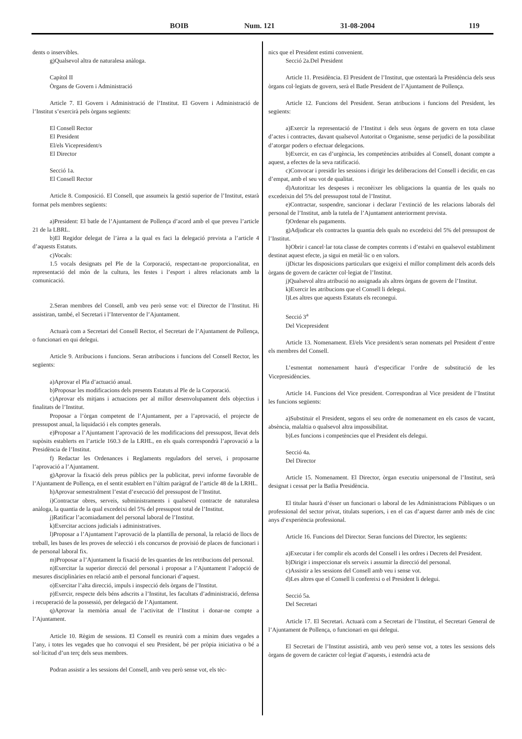BOIB Num. 121 31-08-2004 119
dents o inservibles.
g)Qualsevol altra de naturalesa anàloga.
Capítol II
Òrgans de Govern i Administració
Article 7. El Govern i Administració de l’Institut. El Govern i Administració de l’Institut s’exercirà pels òrgans següents:
El Consell Rector
El President
El/els Vicepresident/s
El Director
Secció 1a.
El Consell Rector
Article 8. Composició. El Consell, que assumeix la gestió superior de l’Institut, estarà format pels membres següents:
a)President: El batle de l’Ajuntament de Pollença d’acord amb el que preveu l’article 21 de la LBRL.
b)El Regidor delegat de l’àrea a la qual es faci la delegació prevista a l’article 4 d’aquests Estatuts.
c)Vocals:
1.5 vocals designats pel Ple de la Corporació, respectant-ne proporcionalitat, en representació del món de la cultura, les festes i l’esport i altres relacionats amb la comunicació.
2.Seran membres del Consell, amb veu però sense vot: el Director de l’Institut. Hi assistiran, també, el Secretari i l’Interventor de l’Ajuntament.
Actuarà com a Secretari del Consell Rector, el Secretari de l’Ajuntament de Pollença, o funcionari en qui delegui.
Article 9. Atribucions i funcions. Seran atribucions i funcions del Consell Rector, les següents:
a)Aprovar el Pla d’actuació anual.
b)Proposar les modificacions dels presents Estatuts al Ple de la Corporació.
c)Aprovar els mitjans i actuacions per al millor desenvolupament dels objectius i finalitats de l’Institut.
Proposar a l’òrgan competent de l’Ajuntament, per a l’aprovació, el projecte de pressupost anual, la liquidació i els comptes generals.
e)Proposar a l’Ajuntament l’aprovació de les modificacions del pressupost, llevat dels supòsits establerts en l’article 160.3 de la LRHL, en els quals correspondrà l’aprovació a la Presidència de l’Institut.
f) Redactar les Ordenances i Reglaments reguladors del servei, i proposarne l’aprovació a l’Ajuntament.
g)Aprovar la fixació dels preus públics per la publicitat, previ informe favorable de l’Ajuntament de Pollença, en el sentit establert en l’últim paràgraf de l’article 48 de la LRHL.
h)Aprovar semestralment l’estat d’execució del pressupost de l’Institut.
i)Contractar obres, serveis, subministraments i qualsevol contracte de naturalesa anàloga, la quantia de la qual excedeixi del 5% del pressupost total de l’Institut.
j)Ratificar l’acomiadament del personal laboral de l’Institut.
k)Exercitar accions judicials i administratives.
l)Proposar a l’Ajuntament l’aprovació de la plantilla de personal, la relació de llocs de treball, les bases de les proves de selecció i els concursos de provisió de places de funcionari i de personal laboral fix.
m)Proposar a l’Ajuntament la fixació de les quanties de les retribucions del personal.
n)Exercitar la superior direcció del personal i proposar a l’Ajuntament l’adopció de mesures disciplinàries en relació amb el personal funcionari d’aquest.
o)Exercitar l’alta direcció, impuls i inspecció dels òrgans de l’Institut.
p)Exercir, respecte dels béns adscrits a l’Institut, les facultats d’administració, defensa i recuperació de la possessió, per delegació de l’Ajuntament.
q)Aprovar la memòria anual de l’activitat de l’Institut i donar-ne compte a l’Ajuntament.
Article 10. Règim de sessions. El Consell es reunirà com a mínim dues vegades a l’any, i totes les vegades que ho convoqui el seu President, bé per pròpia iniciativa o bé a sol·licitud d’un terç dels seus membres.
Podran assistir a les sessions del Consell, amb veu però sense vot, els tèc-
nics que el President estimi convenient.
Secció 2a.Del President
Article 11. Presidència. El President de l’Institut, que ostentarà la Presidència dels seus òrgans col·legiats de govern, serà el Batle President de l’Ajuntament de Pollença.
Article 12. Funcions del President. Seran atribucions i funcions del President, les següents:
a)Exercir la representació de l’Institut i dels seus òrgans de govern en tota classe d’actes i contractes, davant qualsevol Autoritat o Organisme, sense perjudici de la possibilitat d’atorgar poders o efectuar delegacions.
b)Exercir, en cas d’urgència, les competències atribuïdes al Consell, donant compte a aquest, a efectes de la seva ratificació.
c)Convocar i presidir les sessions i dirigir les deliberacions del Consell i decidir, en cas d’empat, amb el seu vot de qualitat.
d)Autoritzar les despeses i reconèixer les obligacions la quantia de les quals no excedeixin del 5% del pressupost total de l’Institut.
e)Contractar, suspendre, sancionar i declarar l’extinció de les relacions laborals del personal de l’Institut, amb la tutela de l’Ajuntament anteriorment prevista.
f)Ordenar els pagaments.
g)Adjudicar els contractes la quantia dels quals no excedeixi del 5% del pressupost de l’Institut.
h)Obrir i cancel·lar tota classe de comptes corrents i d’estalvi en qualsevol establiment destinat aquest efecte, ja sigui en metàl·lic o en valors.
i)Dictar les disposicions particulars que exigeixi el millor compliment dels acords dels òrgans de govern de caràcter col·legiat de l’Institut.
j)Qualsevol altra atribució no assignada als altres òrgans de govern de l’Institut.
k)Exercir les atribucions que el Consell li delegui.
l)Les altres que aquests Estatuts els reconegui.
Secció 3<sup>a</sup>
Del Vicepresident
Article 13. Nomenament. El/els Vice president/s seran nomenats pel President d’entre els membres del Consell.
L’esmentat nomenament haurà d’especificar l’ordre de substitució de les Vicepresidències.
Article 14. Funcions del Vice president. Correspondran al Vice president de l’Institut les funcions següents:
a)Substituir el President, segons el seu ordre de nomenament en els casos de vacant, absència, malaltia o qualsevol altra impossibilitat.
b)Les funcions i competències que el President els delegui.
Secció 4a.
Del Director
Article 15. Nomenament. El Director, òrgan executiu unipersonal de l’Institut, serà designat i cessat per la Batlia Presidència.
El titular haurà d’ésser un funcionari o laboral de les Administracions Públiques o un professional del sector privat, titulats superiors, i en el cas d’aquest darrer amb més de cinc anys d’experiència professional.
Article 16. Funcions del Director. Seran funcions del Director, les següents:
a)Executar i fer complir els acords del Consell i les ordres i Decrets del President.
b)Dirigir i inspeccionar els serveix i assumir la direcció del personal.
c)Assistir a les sessions del Consell amb veu i sense vot.
d)Les altres que el Consell li confereixi o el President li delegui.
Secció 5a.
Del Secretari
Article 17. El Secretari. Actuarà com a Secretari de l’Institut, el Secretari General de l’Ajuntament de Pollença, o funcionari en qui delegui.
El Secretari de l’Institut assistirà, amb veu però sense vot, a totes les sessions dels òrgans de govern de caràcter col·legiat d’aquests, i estendrà acta de